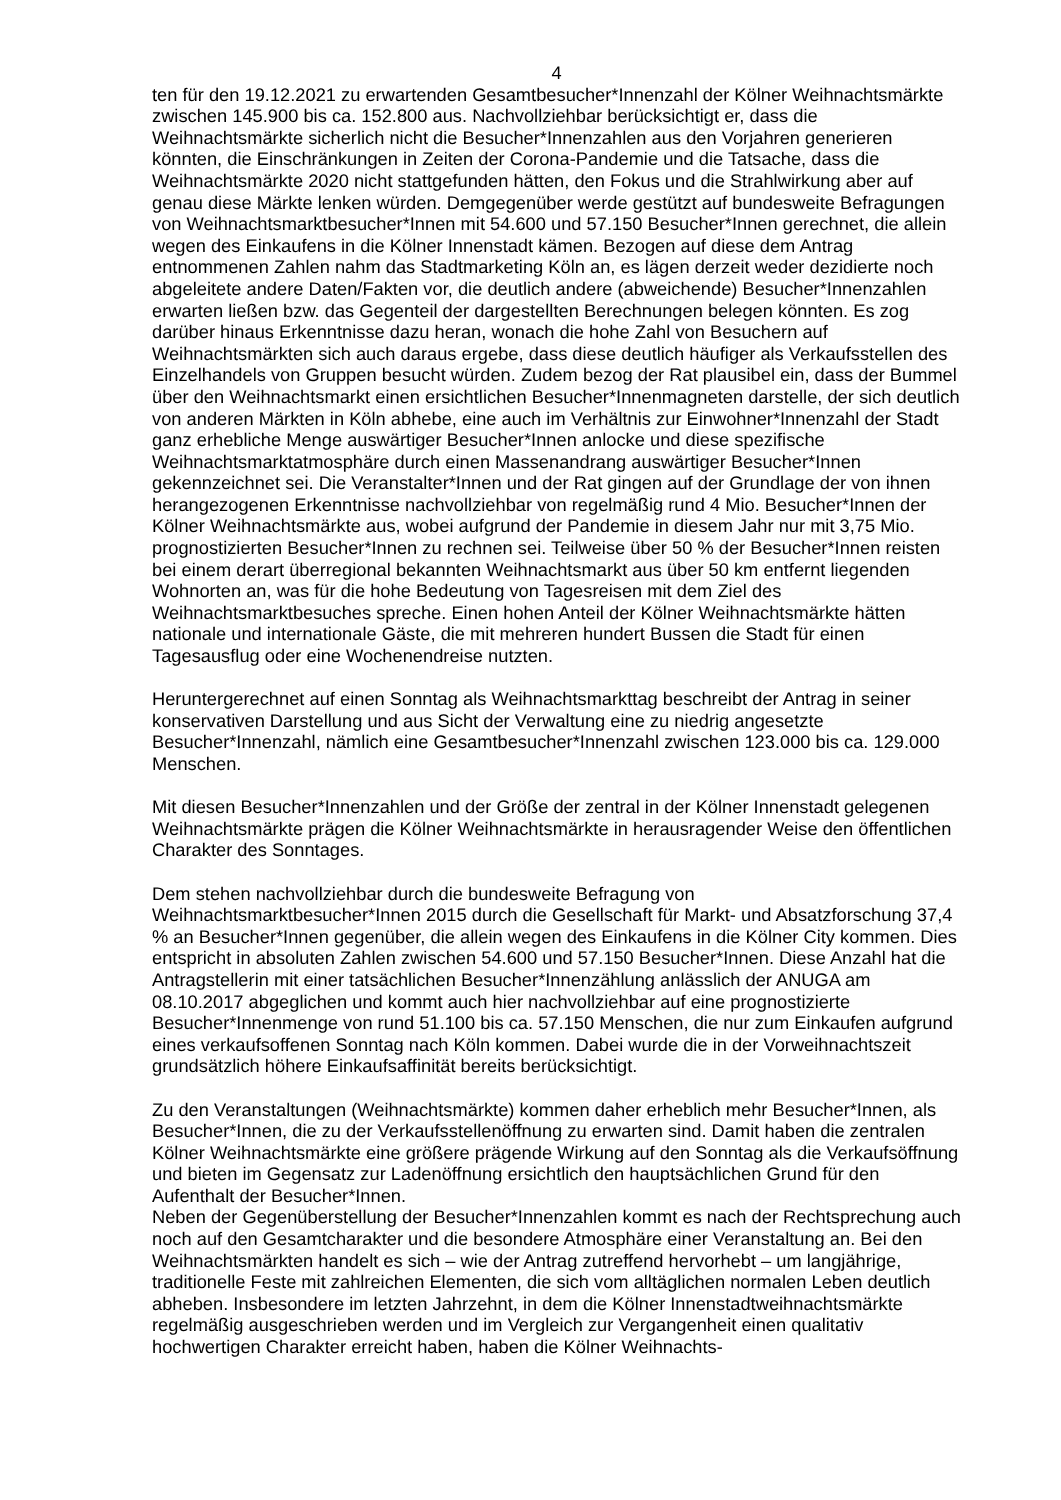4
ten für den 19.12.2021 zu erwartenden Gesamtbesucher*Innenzahl der Kölner Weihnachtsmärkte zwischen 145.900 bis ca. 152.800 aus. Nachvollziehbar berücksichtigt er, dass die Weihnachtsmärkte sicherlich nicht die Besucher*Innenzahlen aus den Vorjahren generieren könnten, die Einschränkungen in Zeiten der Corona-Pandemie und die Tatsache, dass die Weihnachtsmärkte 2020 nicht stattgefunden hätten, den Fokus und die Strahlwirkung aber auf genau diese Märkte lenken würden. Demgegenüber werde gestützt auf bundesweite Befragungen von Weihnachtsmarktbesucher*Innen mit 54.600 und 57.150 Besucher*Innen gerechnet, die allein wegen des Einkaufens in die Kölner Innenstadt kämen. Bezogen auf diese dem Antrag entnommenen Zahlen nahm das Stadtmarketing Köln an, es lägen derzeit weder dezidierte noch abgeleitete andere Daten/Fakten vor, die deutlich andere (abweichende) Besucher*Innenzahlen erwarten ließen bzw. das Gegenteil der dargestellten Berechnungen belegen könnten. Es zog darüber hinaus Erkenntnisse dazu heran, wonach die hohe Zahl von Besuchern auf Weihnachtsmärkten sich auch daraus ergebe, dass diese deutlich häufiger als Verkaufsstellen des Einzelhandels von Gruppen besucht würden. Zudem bezog der Rat plausibel ein, dass der Bummel über den Weihnachtsmarkt einen ersichtlichen Besucher*Innenmagneten darstelle, der sich deutlich von anderen Märkten in Köln abhebe, eine auch im Verhältnis zur Einwohner*Innenzahl der Stadt ganz erhebliche Menge auswärtiger Besucher*Innen anlocke und diese spezifische Weihnachtsmarktatmosphäre durch einen Massenandrang auswärtiger Besucher*Innen gekennzeichnet sei. Die Veranstalter*Innen und der Rat gingen auf der Grundlage der von ihnen herangezogenen Erkenntnisse nachvollziehbar von regelmäßig rund 4 Mio. Besucher*Innen der Kölner Weihnachtsmärkte aus, wobei aufgrund der Pandemie in diesem Jahr nur mit 3,75 Mio. prognostizierten Besucher*Innen zu rechnen sei. Teilweise über 50 % der Besucher*Innen reisten bei einem derart überregional bekannten Weihnachtsmarkt aus über 50 km entfernt liegenden Wohnorten an, was für die hohe Bedeutung von Tagesreisen mit dem Ziel des Weihnachtsmarktbesuches spreche. Einen hohen Anteil der Kölner Weihnachtsmärkte hätten nationale und internationale Gäste, die mit mehreren hundert Bussen die Stadt für einen Tagesausflug oder eine Wochenendreise nutzten.
Heruntergerechnet auf einen Sonntag als Weihnachtsmarkttag beschreibt der Antrag in seiner konservativen Darstellung und aus Sicht der Verwaltung eine zu niedrig angesetzte Besucher*Innenzahl, nämlich eine Gesamtbesucher*Innenzahl zwischen 123.000 bis ca. 129.000 Menschen.
Mit diesen Besucher*Innenzahlen und der Größe der zentral in der Kölner Innenstadt gelegenen Weihnachtsmärkte prägen die Kölner Weihnachtsmärkte in herausragender Weise den öffentlichen Charakter des Sonntages.
Dem stehen nachvollziehbar durch die bundesweite Befragung von Weihnachtsmarktbesucher*Innen 2015 durch die Gesellschaft für Markt- und Absatzforschung 37,4 % an Besucher*Innen gegenüber, die allein wegen des Einkaufens in die Kölner City kommen. Dies entspricht in absoluten Zahlen zwischen 54.600 und 57.150 Besucher*Innen. Diese Anzahl hat die Antragstellerin mit einer tatsächlichen Besucher*Innenzählung anlässlich der ANUGA am 08.10.2017 abgeglichen und kommt auch hier nachvollziehbar auf eine prognostizierte Besucher*Innenmenge von rund 51.100 bis ca. 57.150 Menschen, die nur zum Einkaufen aufgrund eines verkaufsoffenen Sonntag nach Köln kommen. Dabei wurde die in der Vorweihnachtszeit grundsätzlich höhere Einkaufsaffinität bereits berücksichtigt.
Zu den Veranstaltungen (Weihnachtsmärkte) kommen daher erheblich mehr Besucher*Innen, als Besucher*Innen, die zu der Verkaufsstellenöffnung zu erwarten sind. Damit haben die zentralen Kölner Weihnachtsmärkte eine größere prägende Wirkung auf den Sonntag als die Verkaufsöffnung und bieten im Gegensatz zur Ladenöffnung ersichtlich den hauptsächlichen Grund für den Aufenthalt der Besucher*Innen.
Neben der Gegenüberstellung der Besucher*Innenzahlen kommt es nach der Rechtsprechung auch noch auf den Gesamtcharakter und die besondere Atmosphäre einer Veranstaltung an. Bei den Weihnachtsmärkten handelt es sich – wie der Antrag zutreffend hervorhebt – um langjährige, traditionelle Feste mit zahlreichen Elementen, die sich vom alltäglichen normalen Leben deutlich abheben. Insbesondere im letzten Jahrzehnt, in dem die Kölner Innenstadtweihnachtsmärkte regelmäßig ausgeschrieben werden und im Vergleich zur Vergangenheit einen qualitativ hochwertigen Charakter erreicht haben, haben die Kölner Weihnachts-